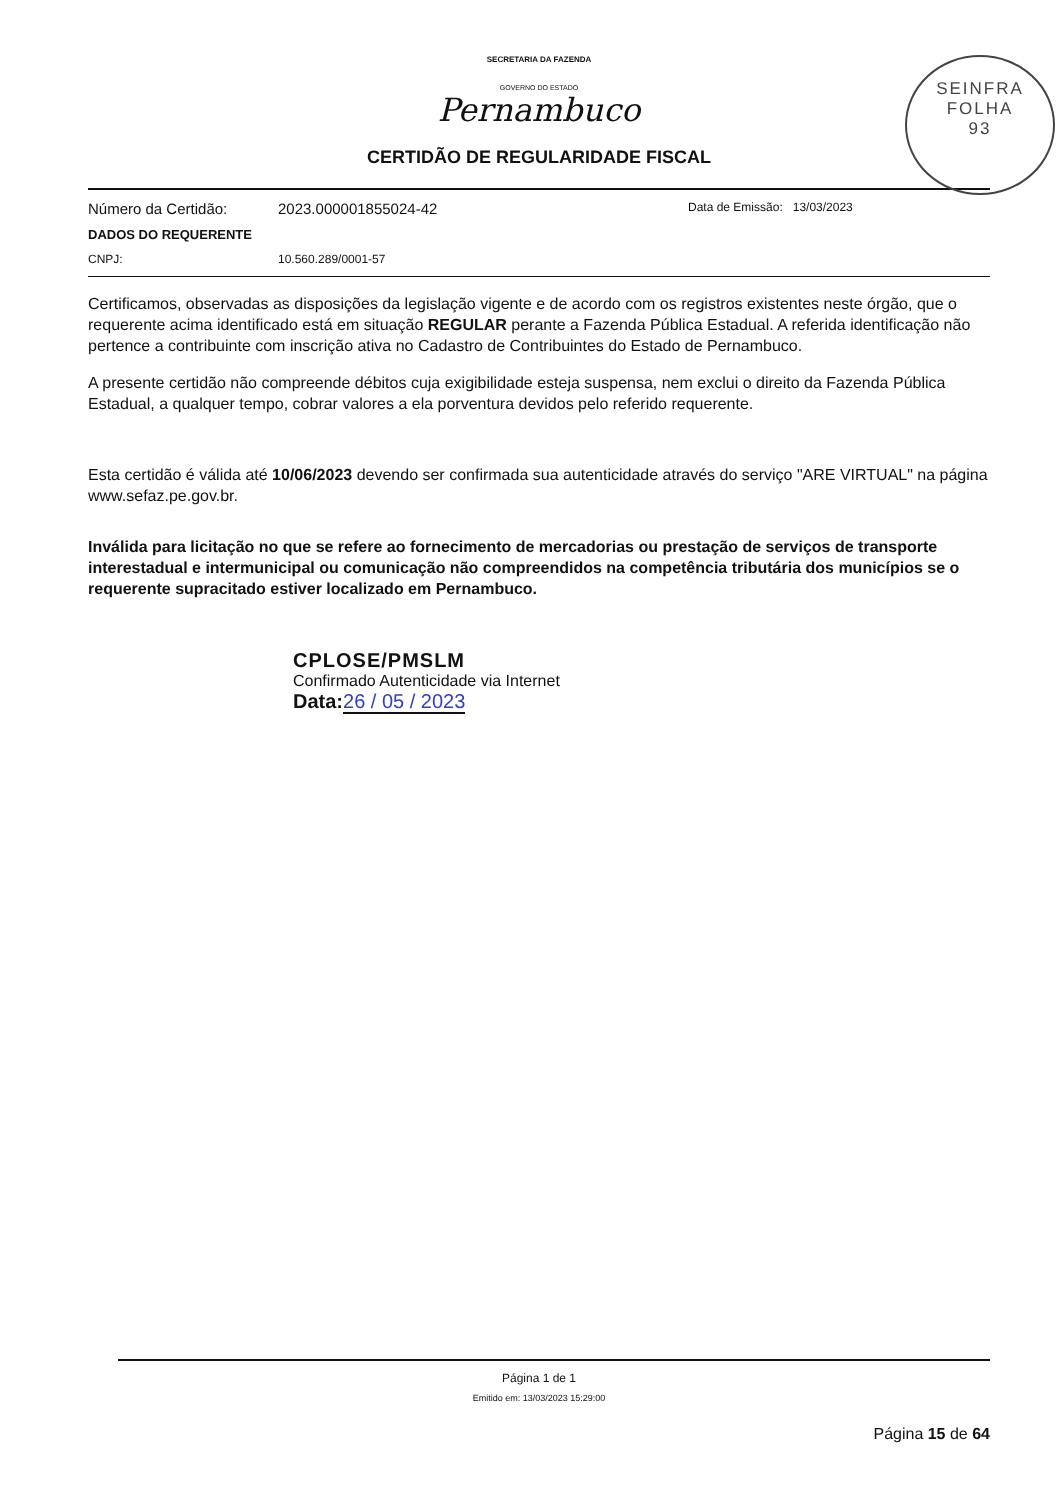SEINFRA
FOLHA
93
SECRETARIA DA FAZENDA
GOVERNO DO ESTADO
Pernambuco
CERTIDÃO DE REGULARIDADE FISCAL
Número da Certidão: 2023.000001855024-42 Data de Emissão: 13/03/2023
DADOS DO REQUERENTE
CNPJ: 10.560.289/0001-57
Certificamos, observadas as disposições da legislação vigente e de acordo com os registros existentes neste órgão, que o requerente acima identificado está em situação REGULAR perante a Fazenda Pública Estadual. A referida identificação não pertence a contribuinte com inscrição ativa no Cadastro de Contribuintes do Estado de Pernambuco.
A presente certidão não compreende débitos cuja exigibilidade esteja suspensa, nem exclui o direito da Fazenda Pública Estadual, a qualquer tempo, cobrar valores a ela porventura devidos pelo referido requerente.
Esta certidão é válida até 10/06/2023 devendo ser confirmada sua autenticidade através do serviço "ARE VIRTUAL" na página www.sefaz.pe.gov.br.
Inválida para licitação no que se refere ao fornecimento de mercadorias ou prestação de serviços de transporte interestadual e intermunicipal ou comunicação não compreendidos na competência tributária dos municípios se o requerente supracitado estiver localizado em Pernambuco.
CPLOSE/PMSLM
Confirmado Autenticidade via Internet
Data:26 / 05 / 2023
Página 1 de 1
Emitido em: 13/03/2023 15:29:00
Página 15 de 64